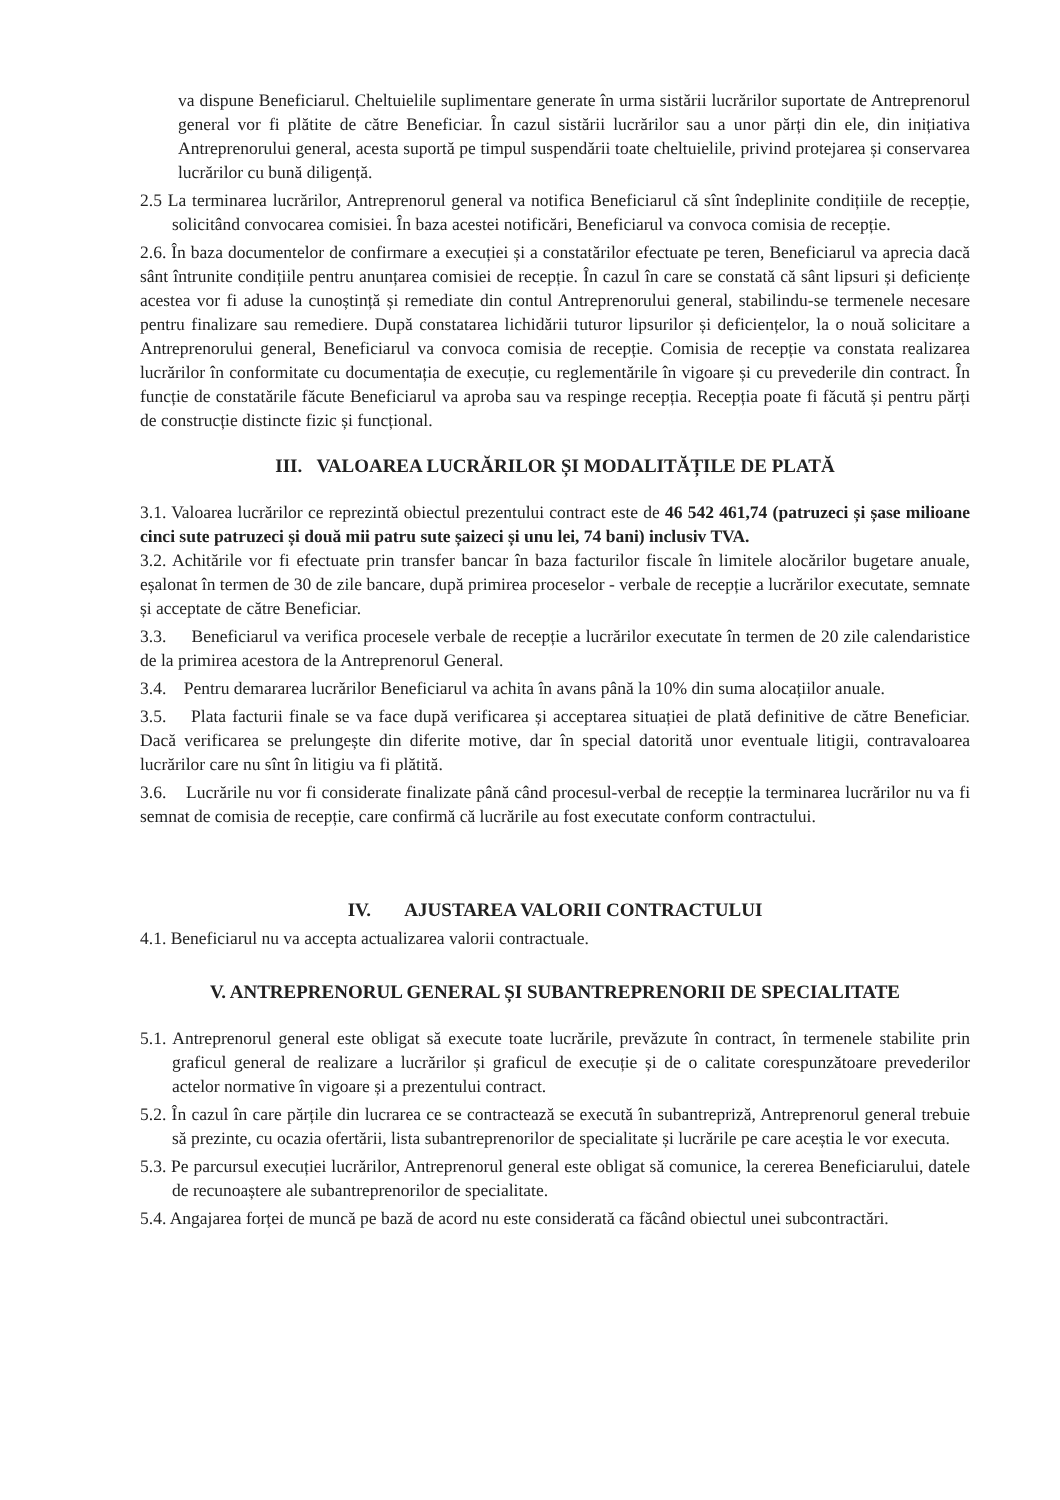va dispune Beneficiarul. Cheltuielile suplimentare generate în urma sistării lucrărilor suportate de Antreprenorul general vor fi plătite de către Beneficiar. În cazul sistării lucrărilor sau a unor părți din ele, din inițiativa Antreprenorului general, acesta suportă pe timpul suspendării toate cheltuielile, privind protejarea și conservarea lucrărilor cu bună diligență.
2.5 La terminarea lucrărilor, Antreprenorul general va notifica Beneficiarul că sînt îndeplinite condițiile de recepție, solicitând convocarea comisiei. În baza acestei notificări, Beneficiarul va convoca comisia de recepție.
2.6. În baza documentelor de confirmare a execuției și a constatărilor efectuate pe teren, Beneficiarul va aprecia dacă sânt întrunite condițiile pentru anunțarea comisiei de recepție. În cazul în care se constată că sânt lipsuri și deficiențe acestea vor fi aduse la cunoștință și remediate din contul Antreprenorului general, stabilindu-se termenele necesare pentru finalizare sau remediere. După constatarea lichidării tuturor lipsurilor și deficiențelor, la o nouă solicitare a Antreprenorului general, Beneficiarul va convoca comisia de recepție. Comisia de recepție va constata realizarea lucrărilor în conformitate cu documentația de execuție, cu reglementările în vigoare și cu prevederile din contract. În funcție de constatările făcute Beneficiarul va aproba sau va respinge recepția. Recepția poate fi făcută și pentru părți de construcție distincte fizic și funcțional.
III. VALOAREA LUCRĂRILOR ȘI MODALITĂȚILE DE PLATĂ
3.1. Valoarea lucrărilor ce reprezintă obiectul prezentului contract este de 46 542 461,74 (patruzeci și șase milioane cinci sute patruzeci și două mii patru sute șaizeci și unu lei, 74 bani) inclusiv TVA.
3.2. Achitările vor fi efectuate prin transfer bancar în baza facturilor fiscale în limitele alocărilor bugetare anuale, eșalonat în termen de 30 de zile bancare, după primirea proceselor - verbale de recepție a lucrărilor executate, semnate și acceptate de către Beneficiar.
3.3. Beneficiarul va verifica procesele verbale de recepție a lucrărilor executate în termen de 20 zile calendaristice de la primirea acestora de la Antreprenorul General.
3.4. Pentru demararea lucrărilor Beneficiarul va achita în avans până la 10% din suma alocațiilor anuale.
3.5. Plata facturii finale se va face după verificarea și acceptarea situației de plată definitive de către Beneficiar. Dacă verificarea se prelungește din diferite motive, dar în special datorită unor eventuale litigii, contravaloarea lucrărilor care nu sînt în litigiu va fi plătită.
3.6. Lucrările nu vor fi considerate finalizate până când procesul-verbal de recepție la terminarea lucrărilor nu va fi semnat de comisia de recepție, care confirmă că lucrările au fost executate conform contractului.
IV. AJUSTAREA VALORII CONTRACTULUI
4.1. Beneficiarul nu va accepta actualizarea valorii contractuale.
V. ANTREPRENORUL GENERAL ȘI SUBANTREPRENORII DE SPECIALITATE
5.1. Antreprenorul general este obligat să execute toate lucrările, prevăzute în contract, în termenele stabilite prin graficul general de realizare a lucrărilor și graficul de execuție și de o calitate corespunzătoare prevederilor actelor normative în vigoare și a prezentului contract.
5.2. În cazul în care părțile din lucrarea ce se contractează se execută în subantrepriză, Antreprenorul general trebuie să prezinte, cu ocazia ofertării, lista subantreprenorilor de specialitate și lucrările pe care aceștia le vor executa.
5.3. Pe parcursul execuției lucrărilor, Antreprenorul general este obligat să comunice, la cererea Beneficiarului, datele de recunoaștere ale subantreprenorilor de specialitate.
5.4. Angajarea forței de muncă pe bază de acord nu este considerată ca făcând obiectul unei subcontractări.